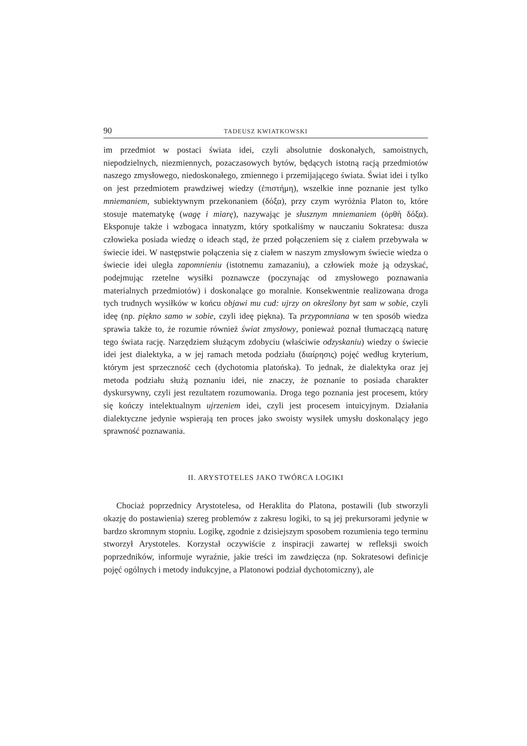90 TADEUSZ KWIATKOWSKI
im przedmiot w postaci świata idei, czyli absolutnie doskonałych, samoistnych, niepodzielnych, niezmiennych, pozaczasowych bytów, będących istotną racją przedmiotów naszego zmysłowego, niedoskonałego, zmiennego i przemijającego świata. Świat idei i tylko on jest przedmiotem prawdziwej wiedzy (ἐπιστήμη), wszelkie inne poznanie jest tylko mniemaniem, subiektywnym przekonaniem (δόξα), przy czym wyróżnia Platon to, które stosuje matematykę (wagę i miarę), nazywając je słusznym mniemaniem (ὀρθὴ δόξα). Eksponuje także i wzbogaca innatyzm, który spotkaliśmy w nauczaniu Sokratesa: dusza człowieka posiada wiedzę o ideach stąd, że przed połączeniem się z ciałem przebywała w świecie idei. W następstwie połączenia się z ciałem w naszym zmysłowym świecie wiedza o świecie idei uległa zapomnieniu (istotnemu zamazaniu), a człowiek może ją odzyskać, podejmując rzetelne wysiłki poznawcze (poczynając od zmysłowego poznawania materialnych przedmiotów) i doskonalące go moralnie. Konsekwentnie realizowana droga tych trudnych wysiłków w końcu objawi mu cud: ujrzy on określony byt sam w sobie, czyli ideę (np. piękno samo w sobie, czyli ideę piękna). Ta przypomniana w ten sposób wiedza sprawia także to, że rozumie również świat zmysłowy, ponieważ poznał tłumaczącą naturę tego świata rację. Narzędziem służącym zdobyciu (właściwie odzyskaniu) wiedzy o świecie idei jest dialektyka, a w jej ramach metoda podziału (διαίρησις) pojęć według kryterium, którym jest sprzeczność cech (dychotomia platońska). To jednak, że dialektyka oraz jej metoda podziału służą poznaniu idei, nie znaczy, że poznanie to posiada charakter dyskursywny, czyli jest rezultatem rozumowania. Droga tego poznania jest procesem, który się kończy intelektualnym ujrzeniem idei, czyli jest procesem intuicyjnym. Działania dialektyczne jedynie wspierają ten proces jako swoisty wysiłek umysłu doskonalący jego sprawność poznawania.
II. ARYSTOTELES JAKO TWÓRCA LOGIKI
Chociaż poprzednicy Arystotelesa, od Heraklita do Platona, postawili (lub stworzyli okazję do postawienia) szereg problemów z zakresu logiki, to są jej prekursorami jedynie w bardzo skromnym stopniu. Logikę, zgodnie z dzisiejszym sposobem rozumienia tego terminu stworzył Arystoteles. Korzystał oczywiście z inspiracji zawartej w refleksji swoich poprzedników, informuje wyraźnie, jakie treści im zawdzięcza (np. Sokratesowi definicje pojęć ogólnych i metody indukcyjne, a Platonowi podział dychotomiczny), ale